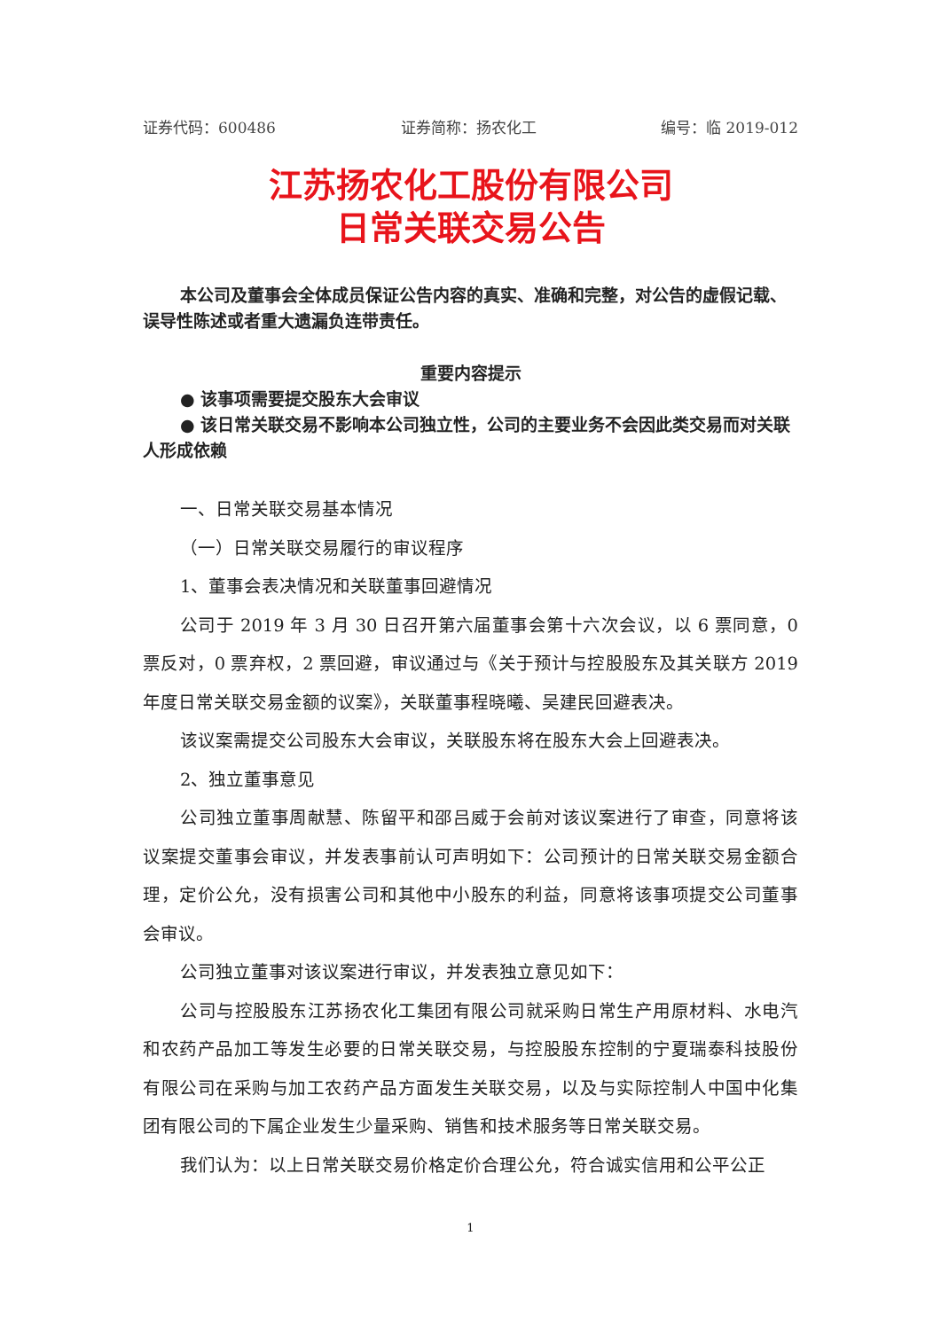证券代码：600486 证券简称：扬农化工 编号：临 2019-012
江苏扬农化工股份有限公司
日常关联交易公告
本公司及董事会全体成员保证公告内容的真实、准确和完整，对公告的虚假记载、误导性陈述或者重大遗漏负连带责任。
重要内容提示
● 该事项需要提交股东大会审议
● 该日常关联交易不影响本公司独立性，公司的主要业务不会因此类交易而对关联人形成依赖
一、日常关联交易基本情况
（一）日常关联交易履行的审议程序
1、董事会表决情况和关联董事回避情况
公司于 2019 年 3 月 30 日召开第六届董事会第十六次会议，以 6 票同意，0 票反对，0 票弃权，2 票回避，审议通过与《关于预计与控股股东及其关联方 2019 年度日常关联交易金额的议案》，关联董事程晓曦、吴建民回避表决。
该议案需提交公司股东大会审议，关联股东将在股东大会上回避表决。
2、独立董事意见
公司独立董事周献慧、陈留平和邵吕威于会前对该议案进行了审查，同意将该议案提交董事会审议，并发表事前认可声明如下：公司预计的日常关联交易金额合理，定价公允，没有损害公司和其他中小股东的利益，同意将该事项提交公司董事会审议。
公司独立董事对该议案进行审议，并发表独立意见如下：
公司与控股股东江苏扬农化工集团有限公司就采购日常生产用原材料、水电汽和农药产品加工等发生必要的日常关联交易，与控股股东控制的宁夏瑞泰科技股份有限公司在采购与加工农药产品方面发生关联交易，以及与实际控制人中国中化集团有限公司的下属企业发生少量采购、销售和技术服务等日常关联交易。
我们认为：以上日常关联交易价格定价合理公允，符合诚实信用和公平公正
1